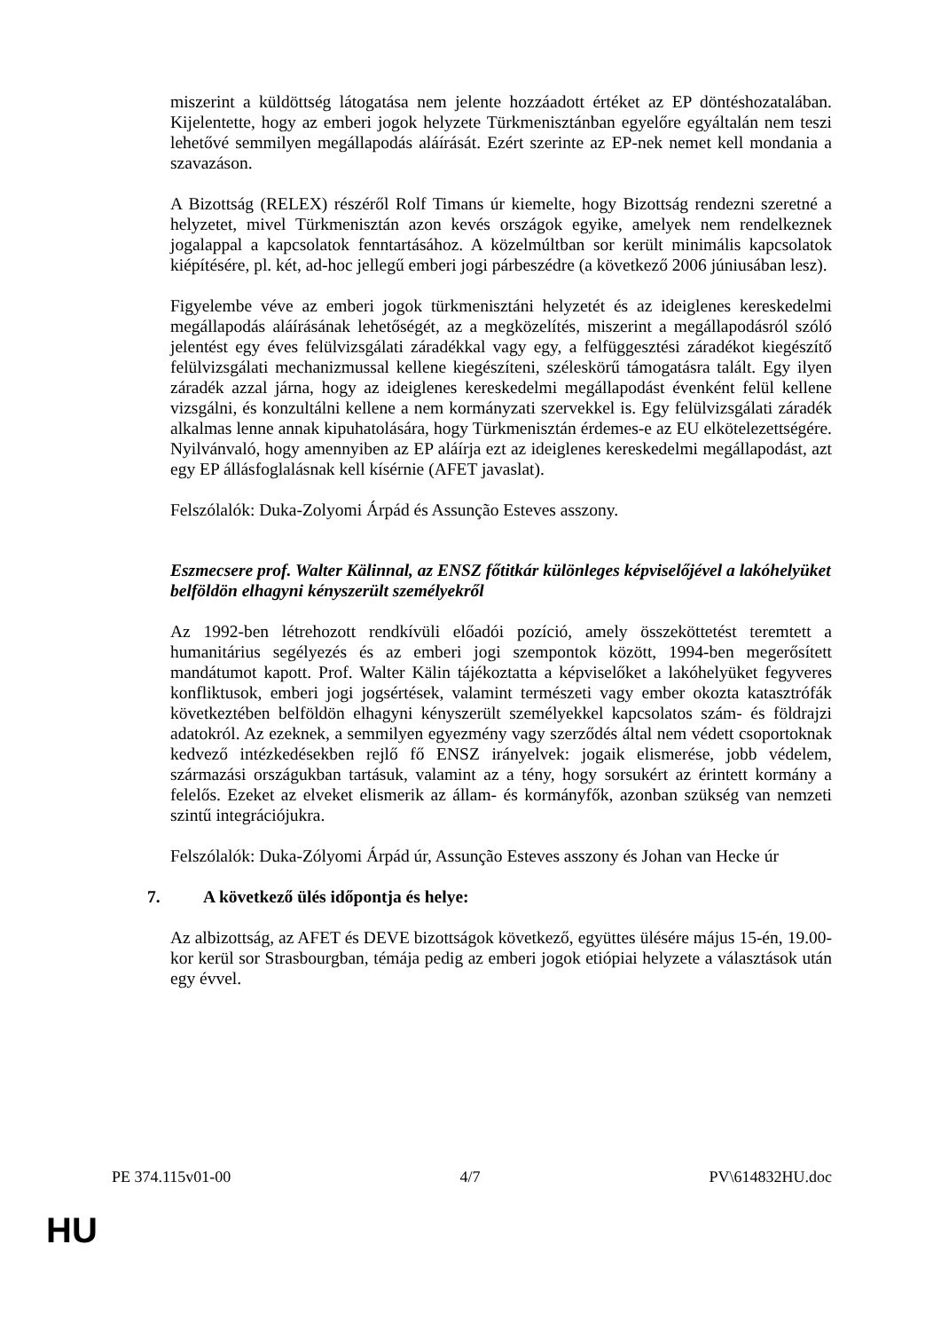miszerint a küldöttség látogatása nem jelente hozzáadott értéket az EP döntéshozatalában. Kijelentette, hogy az emberi jogok helyzete Türkmenisztánban egyelőre egyáltalán nem teszi lehetővé semmilyen megállapodás aláírását. Ezért szerinte az EP-nek nemet kell mondania a szavazáson.
A Bizottság (RELEX) részéről Rolf Timans úr kiemelte, hogy Bizottság rendezni szeretné a helyzetet, mivel Türkmenisztán azon kevés országok egyike, amelyek nem rendelkeznek jogalappal a kapcsolatok fenntartásához. A közelmúltban sor került minimális kapcsolatok kiépítésére, pl. két, ad-hoc jellegű emberi jogi párbeszédre (a következő 2006 júniusában lesz).
Figyelembe véve az emberi jogok türkmenisztáni helyzetét és az ideiglenes kereskedelmi megállapodás aláírásának lehetőségét, az a megközelítés, miszerint a megállapodásról szóló jelentést egy éves felülvizsgálati záradékkal vagy egy, a felfüggesztési záradékot kiegészítő felülvizsgálati mechanizmussal kellene kiegészíteni, széleskörű támogatásra talált. Egy ilyen záradék azzal járna, hogy az ideiglenes kereskedelmi megállapodást évenként felül kellene vizsgálni, és konzultálni kellene a nem kormányzati szervekkel is. Egy felülvizsgálati záradék alkalmas lenne annak kipuhatolására, hogy Türkmenisztán érdemes-e az EU elkötelezettségére. Nyilvánvaló, hogy amennyiben az EP aláírja ezt az ideiglenes kereskedelmi megállapodást, azt egy EP állásfoglalásnak kell kísérnie (AFET javaslat).
Felszólalók: Duka-Zolyomi Árpád és Assunção Esteves asszony.
Eszmecsere prof. Walter Kälinnal, az ENSZ főtitkár különleges képviselőjével a lakóhelyüket belföldön elhagyni kényszerült személyekről
Az 1992-ben létrehozott rendkívüli előadói pozíció, amely összeköttetést teremtett a humanitárius segélyezés és az emberi jogi szempontok között, 1994-ben megerősített mandátumot kapott. Prof. Walter Kälin tájékoztatta a képviselőket a lakóhelyüket fegyveres konfliktusok, emberi jogi jogsértések, valamint természeti vagy ember okozta katasztrófák következtében belföldön elhagyni kényszerült személyekkel kapcsolatos szám- és földrajzi adatokról. Az ezeknek, a semmilyen egyezmény vagy szerződés által nem védett csoportoknak kedvező intézkedésekben rejlő fő ENSZ irányelvek: jogaik elismerése, jobb védelem, származási országukban tartásuk, valamint az a tény, hogy sorsukért az érintett kormány a felelős. Ezeket az elveket elismerik az állam- és kormányfők, azonban szükség van nemzeti szintű integrációjukra.
Felszólalók: Duka-Zólyomi Árpád úr, Assunção Esteves asszony és Johan van Hecke úr
7. A következő ülés időpontja és helye:
Az albizottság, az AFET és DEVE bizottságok következő, együttes ülésére május 15-én, 19.00-kor kerül sor Strasbourgban, témája pedig az emberi jogok etiópiai helyzete a választások után egy évvel.
PE 374.115v01-00 4/7 PV\614832HU.doc
HU